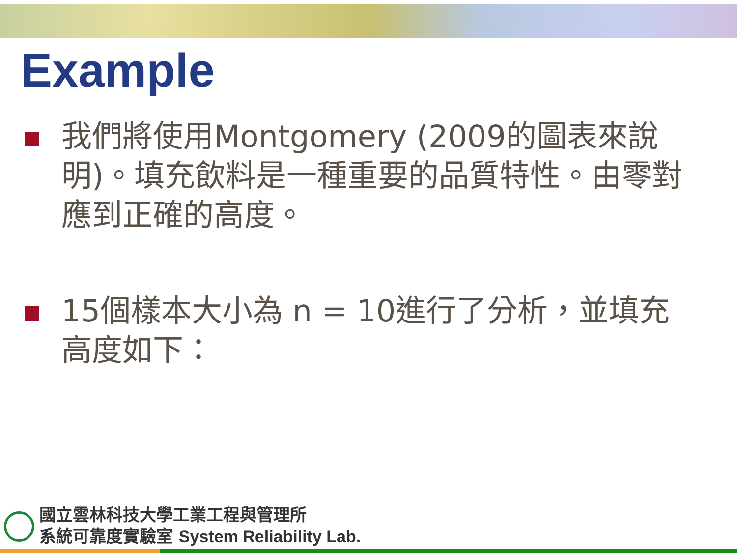Example
我們將使用Montgomery (2009的圖表來說明)。填充飲料是一種重要的品質特性。由零對應到正確的高度。
15個樣本大小為 n = 10進行了分析，並填充高度如下：
國立雲林科技大學工業工程與管理所
系統可靠度實驗室 System Reliability Lab.